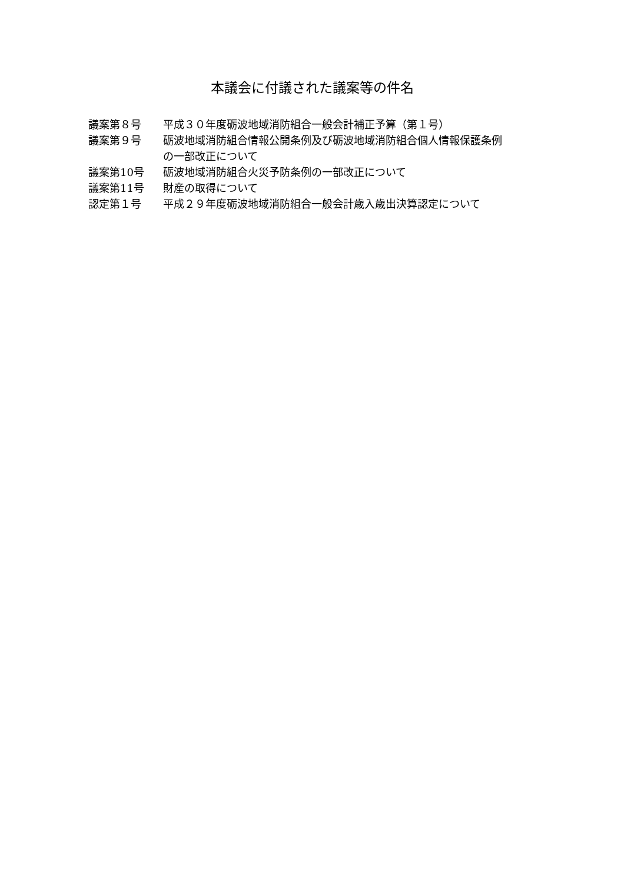本議会に付議された議案等の件名
| 議案第８号 | 平成３０年度砺波地域消防組合一般会計補正予算（第１号） |
| 議案第９号 | 砺波地域消防組合情報公開条例及び砺波地域消防組合個人情報保護条例の一部改正について |
| 議案第10号 | 砺波地域消防組合火災予防条例の一部改正について |
| 議案第11号 | 財産の取得について |
| 認定第１号 | 平成２９年度砺波地域消防組合一般会計歳入歳出決算認定について |